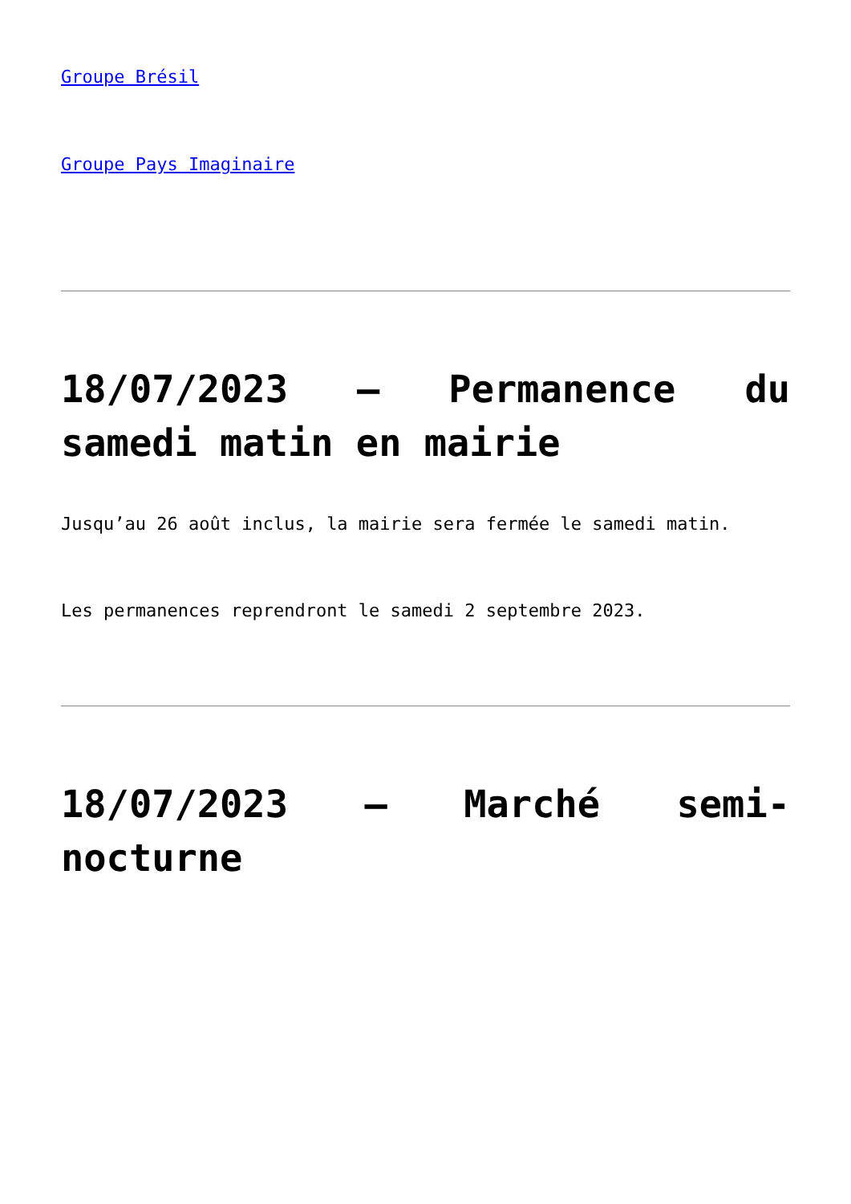Groupe Brésil
Groupe Pays Imaginaire
18/07/2023 – Permanence du samedi matin en mairie
Jusqu’au 26 août inclus, la mairie sera fermée le samedi matin.
Les permanences reprendront le samedi 2 septembre 2023.
18/07/2023 – Marché semi-nocturne